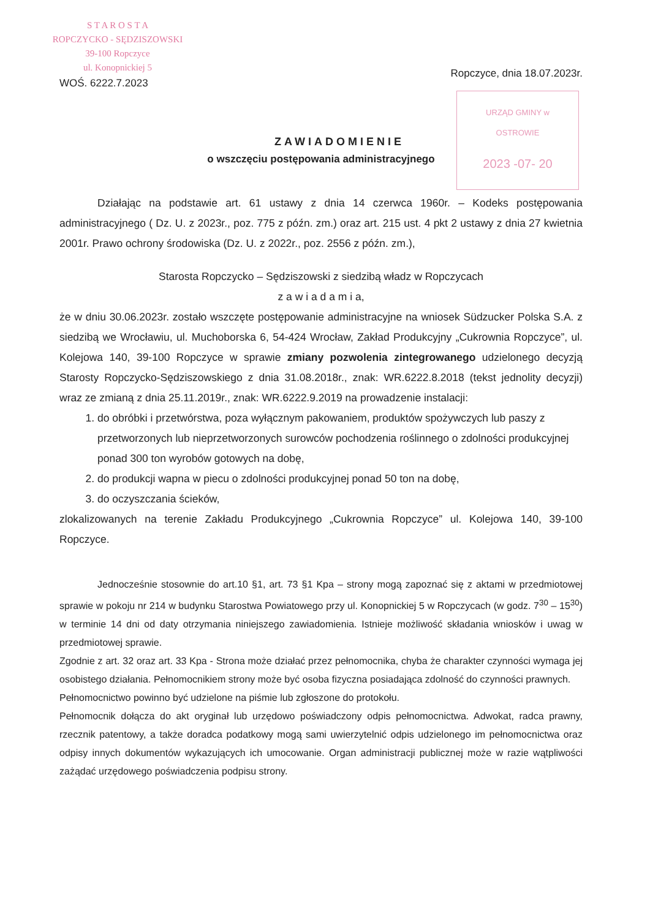S T A R O S T A
ROPCZYCKO - SĘDZISZOWSKI
39-100 Ropczyce
ul. Konopnickiej 5
WOŚ. 6222.7.2023
Ropczyce, dnia 18.07.2023r.
URZĄD GMINY w OSTROWIE
2023 -07- 20
ZAWIADOMIENIE
o wszczęciu postępowania administracyjnego
Działając na podstawie art. 61 ustawy z dnia 14 czerwca 1960r. – Kodeks postępowania administracyjnego ( Dz. U. z 2023r., poz. 775 z późn. zm.) oraz art. 215 ust. 4 pkt 2 ustawy z dnia 27 kwietnia 2001r. Prawo ochrony środowiska (Dz. U. z 2022r., poz. 2556 z późn. zm.),
Starosta Ropczycko – Sędziszowski z siedzibą władz w Ropczycach
z a w i a d a m i a,
że w dniu 30.06.2023r. zostało wszczęte postępowanie administracyjne na wniosek Südzucker Polska S.A. z siedzibą we Wrocławiu, ul. Muchoborska 6, 54-424 Wrocław, Zakład Produkcyjny „Cukrownia Ropczyce”, ul. Kolejowa 140, 39-100 Ropczyce w sprawie zmiany pozwolenia zintegrowanego udzielonego decyzją Starosty Ropczycko-Sędziszowskiego z dnia 31.08.2018r., znak: WR.6222.8.2018 (tekst jednolity decyzji) wraz ze zmianą z dnia 25.11.2019r., znak: WR.6222.9.2019 na prowadzenie instalacji:
1. do obróbki i przetwórstwa, poza wyłącznym pakowaniem, produktów spożywczych lub paszy z przetworzonych lub nieprzetworzonych surowców pochodzenia roślinnego o zdolności produkcyjnej ponad 300 ton wyrobów gotowych na dobę,
2. do produkcji wapna w piecu o zdolności produkcyjnej ponad 50 ton na dobę,
3. do oczyszczania ścieków,
zlokalizowanych na terenie Zakładu Produkcyjnego „Cukrownia Ropczyce” ul. Kolejowa 140, 39-100 Ropczyce.
Jednocześnie stosownie do art.10 §1, art. 73 §1 Kpa – strony mogą zapoznać się z aktami w przedmiotowej sprawie w pokoju nr 214 w budynku Starostwa Powiatowego przy ul. Konopnickiej 5 w Ropczycach (w godz. 7<sup>30</sup> – 15<sup>30</sup>) w terminie 14 dni od daty otrzymania niniejszego zawiadomienia. Istnieje możliwość składania wniosków i uwag w przedmiotowej sprawie.
Zgodnie z art. 32 oraz art. 33 Kpa - Strona może działać przez pełnomocnika, chyba że charakter czynności wymaga jej osobistego działania. Pełnomocnikiem strony może być osoba fizyczna posiadająca zdolność do czynności prawnych.
Pełnomocnictwo powinno być udzielone na piśmie lub zgłoszone do protokołu.
Pełnomocnik dołącza do akt oryginał lub urzędowo poświadczony odpis pełnomocnictwa. Adwokat, radca prawny, rzecznik patentowy, a także doradca podatkowy mogą sami uwierzytelnić odpis udzielonego im pełnomocnictwa oraz odpisy innych dokumentów wykazujących ich umocowanie. Organ administracji publicznej może w razie wątpliwości zażądać urzędowego poświadczenia podpisu strony.